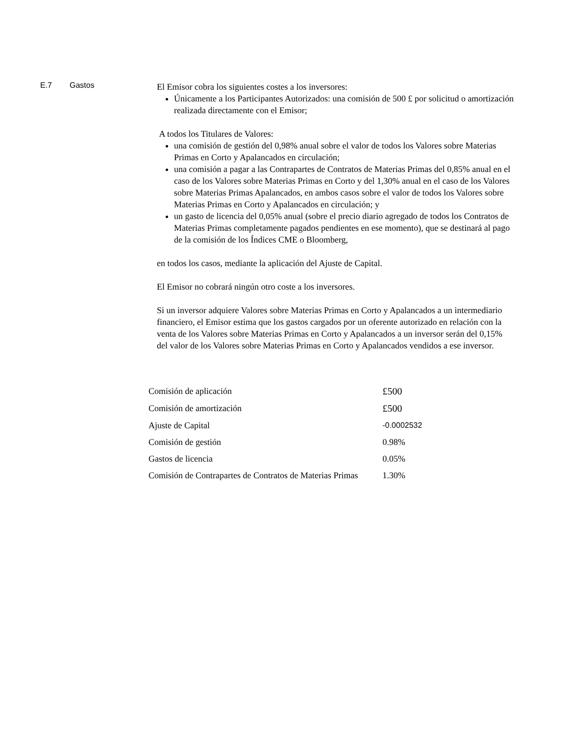E.7 Gastos
El Emisor cobra los siguientes costes a los inversores:
Únicamente a los Participantes Autorizados: una comisión de 500 £ por solicitud o amortización realizada directamente con el Emisor;
A todos los Titulares de Valores:
una comisión de gestión del 0,98% anual sobre el valor de todos los Valores sobre Materias Primas en Corto y Apalancados en circulación;
una comisión a pagar a las Contrapartes de Contratos de Materias Primas del 0,85% anual en el caso de los Valores sobre Materias Primas en Corto y del 1,30% anual en el caso de los Valores sobre Materias Primas Apalancados, en ambos casos sobre el valor de todos los Valores sobre Materias Primas en Corto y Apalancados en circulación; y
un gasto de licencia del 0,05% anual (sobre el precio diario agregado de todos los Contratos de Materias Primas completamente pagados pendientes en ese momento), que se destinará al pago de la comisión de los Índices CME o Bloomberg,
en todos los casos, mediante la aplicación del Ajuste de Capital.
El Emisor no cobrará ningún otro coste a los inversores.
Si un inversor adquiere Valores sobre Materias Primas en Corto y Apalancados a un intermediario financiero, el Emisor estima que los gastos cargados por un oferente autorizado en relación con la venta de los Valores sobre Materias Primas en Corto y Apalancados a un inversor serán del 0,15% del valor de los Valores sobre Materias Primas en Corto y Apalancados vendidos a ese inversor.
| Comisión de aplicación | £500 |
| Comisión de amortización | £500 |
| Ajuste de Capital | -0.0002532 |
| Comisión de gestión | 0.98% |
| Gastos de licencia | 0.05% |
| Comisión de Contrapartes de Contratos de Materias Primas | 1.30% |